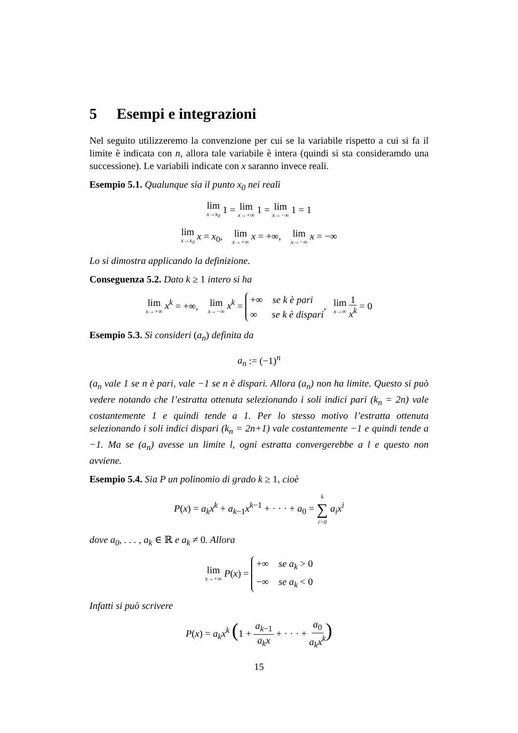5 Esempi e integrazioni
Nel seguito utilizzeremo la convenzione per cui se la variabile rispetto a cui si fa il limite è indicata con n, allora tale variabile è intera (quindi si sta consideramdo una successione). Le variabili indicate con x saranno invece reali.
Esempio 5.1. Qualunque sia il punto x<sub>0</sub> nei reali
lim x→x<sub>0</sub> 1 = lim x→+∞ 1 = lim x→−∞ 1 = 1
lim x→x<sub>0</sub> x = x<sub>0</sub>, lim x→+∞ x = +∞, lim x→−∞ x = −∞
Lo si dimostra applicando la definizione.
Conseguenza 5.2. Dato k ≥ 1 intero si ha
lim x→+∞ x<sup>k</sup> = +∞, lim x→−∞ x<sup>k</sup> = +∞ se k è pari
∞ se k è dispari, lim x→∞ 1 x<sup>k</sup> = 0
Esempio 5.3. Si consideri (a<sub>n</sub>) definita da
a<sub>n</sub> := (−1)<sup>n</sup>
(a<sub>n</sub> vale 1 se n è pari, vale −1 se n è dispari. Allora (a<sub>n</sub>) non ha limite. Questo si può vedere notando che l’estratta ottenuta selezionando i soli indici pari (k<sub>n</sub> = 2n) vale costantemente 1 e quindi tende a 1. Per lo stesso motivo l’estratta ottenuta selezionando i soli indici dispari (k<sub>n</sub> = 2n+1) vale costantemente −1 e quindi tende a −1. Ma se (a<sub>n</sub>) avesse un limite l, ogni estratta convergerebbe a l e questo non avviene.
Esempio 5.4. Sia P un polinomio di grado k ≥ 1, cioè
P(x) = a<sub>k</sub>x<sup>k</sup> + a<sub>k−1</sub>x<sup>k−1</sup> + · · · + a<sub>0</sub> = k ∑ i=0 a<sub>i</sub>x<sup>i</sup>
dove a<sub>0</sub>, . . . , a<sub>k</sub> ∈ ℝ e a<sub>k</sub> ≠ 0. Allora
lim x→+∞ P(x) = +∞ se a<sub>k</sub> > 0
−∞ se a<sub>k</sub> < 0
Infatti si può scrivere
P(x) = a<sub>k</sub>x<sup>k</sup> (1 + a<sub>k−1</sub> a<sub>k</sub>x + · · · + a<sub>0</sub> a<sub>k</sub>x<sup>k</sup>)
15